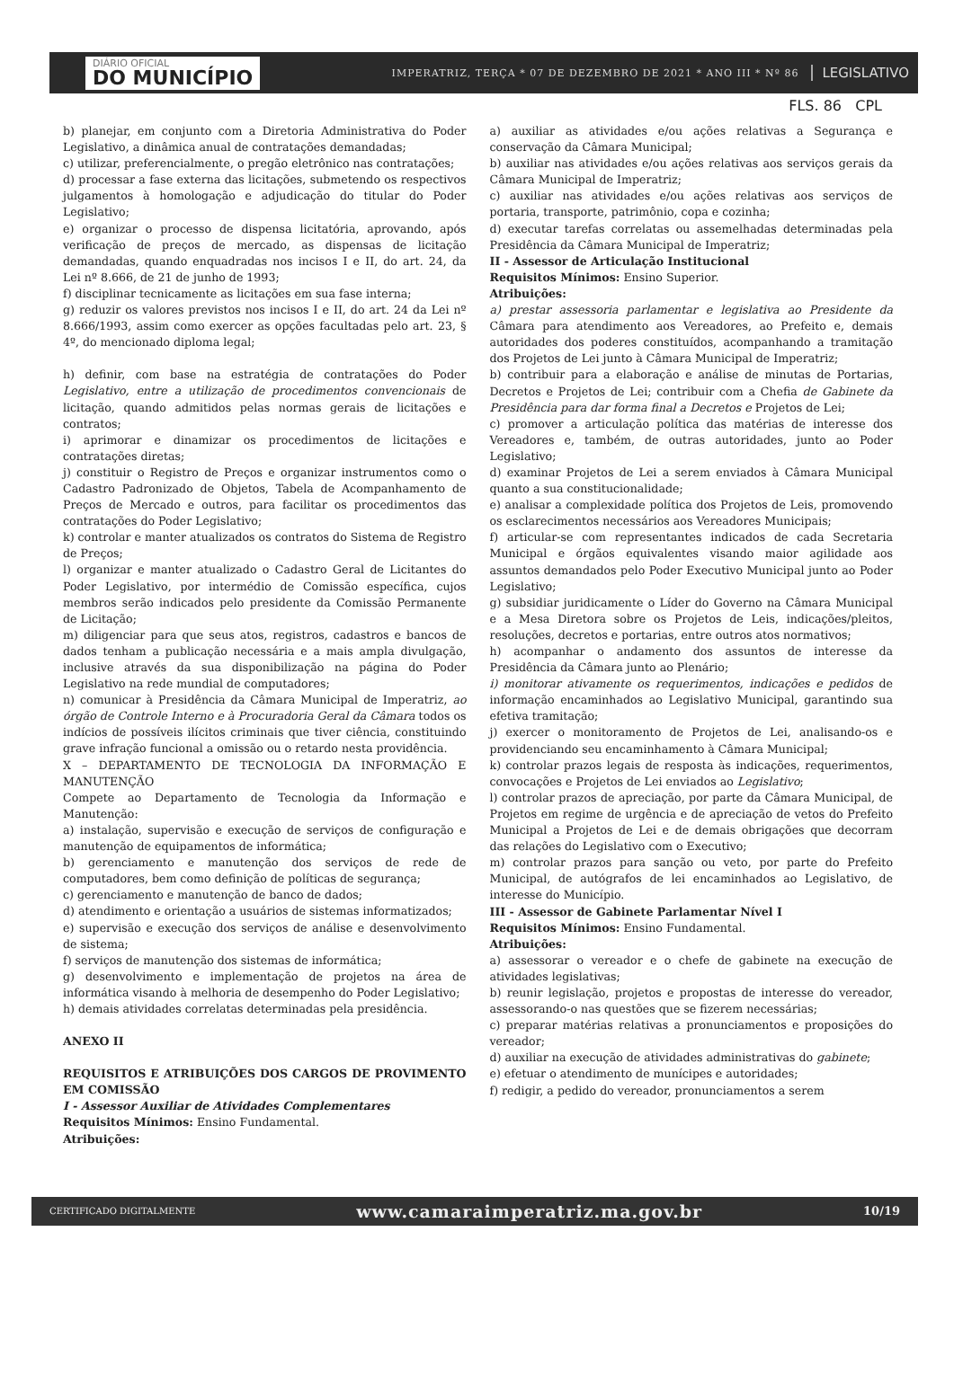DIÁRIO OFICIAL
DO MUNICÍPIO
IMPERATRIZ, TERÇA * 07 DE DEZEMBRO DE 2021 * ANO III * Nº 86
LEGISLATIVO
FLS. 86 CPL
b) planejar, em conjunto com a Diretoria Administrativa do Poder Legislativo, a dinâmica anual de contratações demandadas;
c) utilizar, preferencialmente, o pregão eletrônico nas contratações;
d) processar a fase externa das licitações, submetendo os respectivos julgamentos à homologação e adjudicação do titular do Poder Legislativo;
e) organizar o processo de dispensa licitatória, aprovando, após verificação de preços de mercado, as dispensas de licitação demandadas, quando enquadradas nos incisos I e II, do art. 24, da Lei nº 8.666, de 21 de junho de 1993;
f) disciplinar tecnicamente as licitações em sua fase interna;
g) reduzir os valores previstos nos incisos I e II, do art. 24 da Lei nº 8.666/1993, assim como exercer as opções facultadas pelo art. 23, § 4º, do mencionado diploma legal;
h) definir, com base na estratégia de contratações do Poder Legislativo, entre a utilização de procedimentos convencionais de licitação, quando admitidos pelas normas gerais de licitações e contratos;
i) aprimorar e dinamizar os procedimentos de licitações e contratações diretas;
j) constituir o Registro de Preços e organizar instrumentos como o Cadastro Padronizado de Objetos, Tabela de Acompanhamento de Preços de Mercado e outros, para facilitar os procedimentos das contratações do Poder Legislativo;
k) controlar e manter atualizados os contratos do Sistema de Registro de Preços;
l) organizar e manter atualizado o Cadastro Geral de Licitantes do Poder Legislativo, por intermédio de Comissão específica, cujos membros serão indicados pelo presidente da Comissão Permanente de Licitação;
m) diligenciar para que seus atos, registros, cadastros e bancos de dados tenham a publicação necessária e a mais ampla divulgação, inclusive através da sua disponibilização na página do Poder Legislativo na rede mundial de computadores;
n) comunicar à Presidência da Câmara Municipal de Imperatriz, ao órgão de Controle Interno e à Procuradoria Geral da Câmara todos os indícios de possíveis ilícitos criminais que tiver ciência, constituindo grave infração funcional a omissão ou o retardo nesta providência.
X – DEPARTAMENTO DE TECNOLOGIA DA INFORMAÇÃO E MANUTENÇÃO
Compete ao Departamento de Tecnologia da Informação e Manutenção:
a) instalação, supervisão e execução de serviços de configuração e manutenção de equipamentos de informática;
b) gerenciamento e manutenção dos serviços de rede de computadores, bem como definição de políticas de segurança;
c) gerenciamento e manutenção de banco de dados;
d) atendimento e orientação a usuários de sistemas informatizados;
e) supervisão e execução dos serviços de análise e desenvolvimento de sistema;
f) serviços de manutenção dos sistemas de informática;
g) desenvolvimento e implementação de projetos na área de informática visando à melhoria de desempenho do Poder Legislativo;
h) demais atividades correlatas determinadas pela presidência.
ANEXO II
REQUISITOS E ATRIBUIÇÕES DOS CARGOS DE PROVIMENTO EM COMISSÃO
I - Assessor Auxiliar de Atividades Complementares
Requisitos Mínimos: Ensino Fundamental.
Atribuições:
a) auxiliar as atividades e/ou ações relativas a Segurança e conservação da Câmara Municipal;
b) auxiliar nas atividades e/ou ações relativas aos serviços gerais da Câmara Municipal de Imperatriz;
c) auxiliar nas atividades e/ou ações relativas aos serviços de portaria, transporte, patrimônio, copa e cozinha;
d) executar tarefas correlatas ou assemelhadas determinadas pela Presidência da Câmara Municipal de Imperatriz;
II - Assessor de Articulação Institucional
Requisitos Mínimos: Ensino Superior.
Atribuições:
a) prestar assessoria parlamentar e legislativa ao Presidente da Câmara para atendimento aos Vereadores, ao Prefeito e, demais autoridades dos poderes constituídos, acompanhando a tramitação dos Projetos de Lei junto à Câmara Municipal de Imperatriz;
b) contribuir para a elaboração e análise de minutas de Portarias, Decretos e Projetos de Lei; contribuir com a Chefia de Gabinete da Presidência para dar forma final a Decretos e Projetos de Lei;
c) promover a articulação política das matérias de interesse dos Vereadores e, também, de outras autoridades, junto ao Poder Legislativo;
d) examinar Projetos de Lei a serem enviados à Câmara Municipal quanto a sua constitucionalidade;
e) analisar a complexidade política dos Projetos de Leis, promovendo os esclarecimentos necessários aos Vereadores Municipais;
f) articular-se com representantes indicados de cada Secretaria Municipal e órgãos equivalentes visando maior agilidade aos assuntos demandados pelo Poder Executivo Municipal junto ao Poder Legislativo;
g) subsidiar juridicamente o Líder do Governo na Câmara Municipal e a Mesa Diretora sobre os Projetos de Leis, indicações/pleitos, resoluções, decretos e portarias, entre outros atos normativos;
h) acompanhar o andamento dos assuntos de interesse da Presidência da Câmara junto ao Plenário;
i) monitorar ativamente os requerimentos, indicações e pedidos de informação encaminhados ao Legislativo Municipal, garantindo sua efetiva tramitação;
j) exercer o monitoramento de Projetos de Lei, analisando-os e providenciando seu encaminhamento à Câmara Municipal;
k) controlar prazos legais de resposta às indicações, requerimentos, convocações e Projetos de Lei enviados ao Legislativo;
l) controlar prazos de apreciação, por parte da Câmara Municipal, de Projetos em regime de urgência e de apreciação de vetos do Prefeito Municipal a Projetos de Lei e de demais obrigações que decorram das relações do Legislativo com o Executivo;
m) controlar prazos para sanção ou veto, por parte do Prefeito Municipal, de autógrafos de lei encaminhados ao Legislativo, de interesse do Município.
III - Assessor de Gabinete Parlamentar Nível I
Requisitos Mínimos: Ensino Fundamental.
Atribuições:
a) assessorar o vereador e o chefe de gabinete na execução de atividades legislativas;
b) reunir legislação, projetos e propostas de interesse do vereador, assessorando-o nas questões que se fizerem necessárias;
c) preparar matérias relativas a pronunciamentos e proposições do vereador;
d) auxiliar na execução de atividades administrativas do gabinete;
e) efetuar o atendimento de munícipes e autoridades;
f) redigir, a pedido do vereador, pronunciamentos a serem
CERTIFICADO DIGITALMENTE www.camaraimperatriz.ma.gov.br 10/19